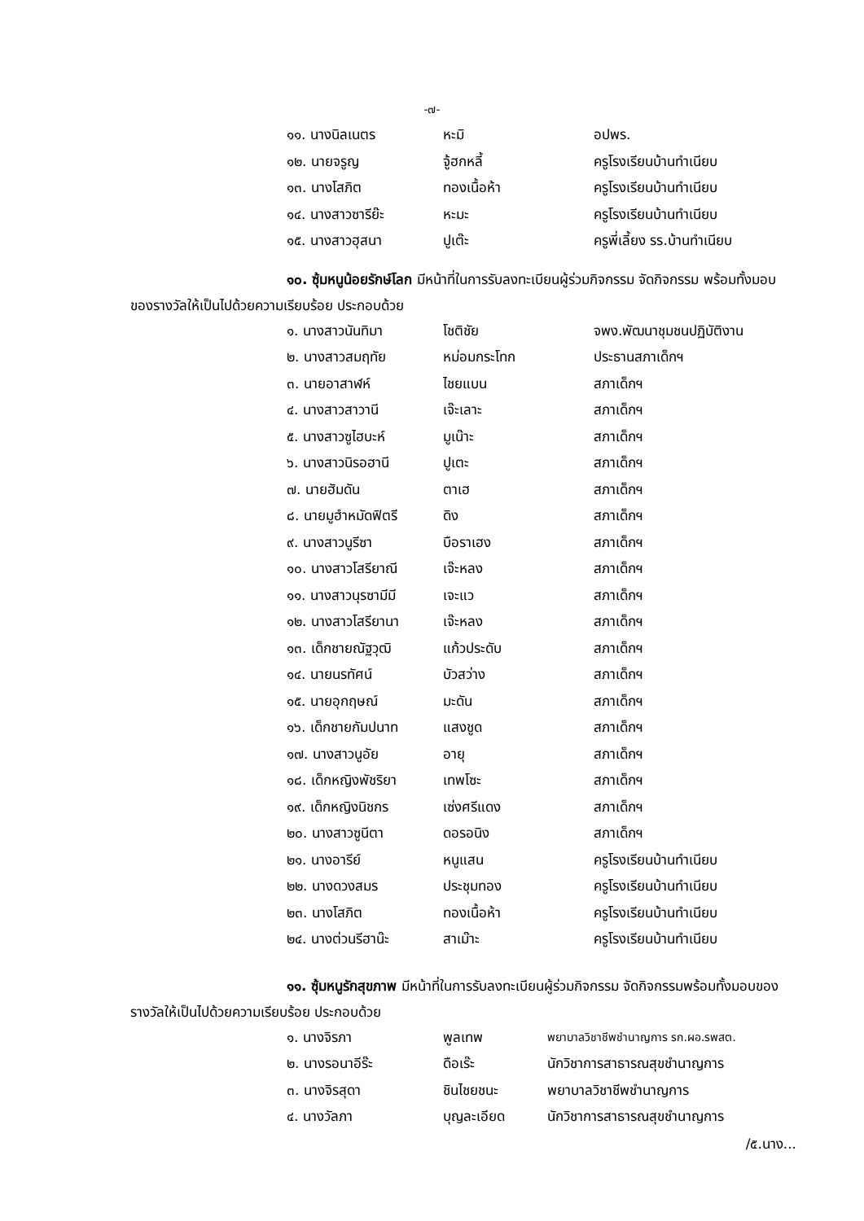-๗-
| ๑๑. นางนิลเนตร | หะมิ | อปพร. |
| ๑๒. นายจรูญ | จู้ฮกหลี้ | ครูโรงเรียนบ้านทำเนียบ |
| ๑๓. นางโสภิต | ทองเนื้อห้า | ครูโรงเรียนบ้านทำเนียบ |
| ๑๔. นางสาวซารีย๊ะ | หะมะ | ครูโรงเรียนบ้านทำเนียบ |
| ๑๕. นางสาวฮุสนา | ปูเต๊ะ | ครูพี่เลี้ยง รร.บ้านทำเนียบ |
๑๐. ซุ้มหนูน้อยรักษ์โลก มีหน้าที่ในการรับลงทะเบียนผู้ร่วมกิจกรรม จัดกิจกรรม พร้อมทั้งมอบของรางวัลให้เป็นไปด้วยความเรียบร้อย ประกอบด้วย
| ๑. นางสาวนันทิมา | โชติชัย | จพง.พัฒนาชุมชนปฏิบัติงาน |
| ๒. นางสาวสมฤทัย | หม่อมกระโทก | ประธานสภาเด็กฯ |
| ๓. นายอาสาฬห์ | ไชยแบน | สภาเด็กฯ |
| ๔. นางสาวสาวานี | เจ๊ะเลาะ | สภาเด็กฯ |
| ๕. นางสาวซูไฮบะห์ | มูเน๊าะ | สภาเด็กฯ |
| ๖. นางสาวนิรอฮานี | ปูเตะ | สภาเด็กฯ |
| ๗. นายฮัมดัน | ตาเฮ | สภาเด็กฯ |
| ๘. นายมูฮำหมัดฟิตรี | ดิง | สภาเด็กฯ |
| ๙. นางสาวนูรีซา | บือราเฮง | สภาเด็กฯ |
| ๑๐. นางสาวโสรียาณี | เจ๊ะหลง | สภาเด็กฯ |
| ๑๑. นางสาวนุรซามีมี | เจะแว | สภาเด็กฯ |
| ๑๒. นางสาวโสรียานา | เจ๊ะหลง | สภาเด็กฯ |
| ๑๓. เด็กชายณัฐวุฒิ | แก้วประดับ | สภาเด็กฯ |
| ๑๔. นายนรทัศน์ | บัวสว่าง | สภาเด็กฯ |
| ๑๕. นายอุกฤษณ์ | มะดัน | สภาเด็กฯ |
| ๑๖. เด็กชายกัมปนาท | แสงชูด | สภาเด็กฯ |
| ๑๗. นางสาวนูอัย | อายุ | สภาเด็กฯ |
| ๑๘. เด็กหญิงพัชริยา | เทพโซะ | สภาเด็กฯ |
| ๑๙. เด็กหญิงนิชกร | เซ่งศรีแดง | สภาเด็กฯ |
| ๒๐. นางสาวซูนีตา | ดอรอนิง | สภาเด็กฯ |
| ๒๑. นางอารีย์ | หนูแสน | ครูโรงเรียนบ้านทำเนียบ |
| ๒๒. นางดวงสมร | ประชุมทอง | ครูโรงเรียนบ้านทำเนียบ |
| ๒๓. นางโสภิต | ทองเนื้อห้า | ครูโรงเรียนบ้านทำเนียบ |
| ๒๔. นางต่วนรีฮาน๊ะ | สาเม๊าะ | ครูโรงเรียนบ้านทำเนียบ |
๑๑. ซุ้มหนูรักสุขภาพ มีหน้าที่ในการรับลงทะเบียนผู้ร่วมกิจกรรม จัดกิจกรรมพร้อมทั้งมอบของรางวัลให้เป็นไปด้วยความเรียบร้อย ประกอบด้วย
| ๑. นางจิรภา | พูลเทพ | พยาบาลวิชาชีพชำนาญการ รก.ผอ.รพสต. |
| ๒. นางรอนาอีร๊ะ | ดือเร๊ะ | นักวิชาการสาธารณสุขชำนาญการ |
| ๓. นางจิรสุดา | ชินไชยชนะ | พยาบาลวิชาชีพชำนาญการ |
| ๔. นางวัลภา | บุญละเอียด | นักวิชาการสาธารณสุขชำนาญการ |
/๕.นาง...